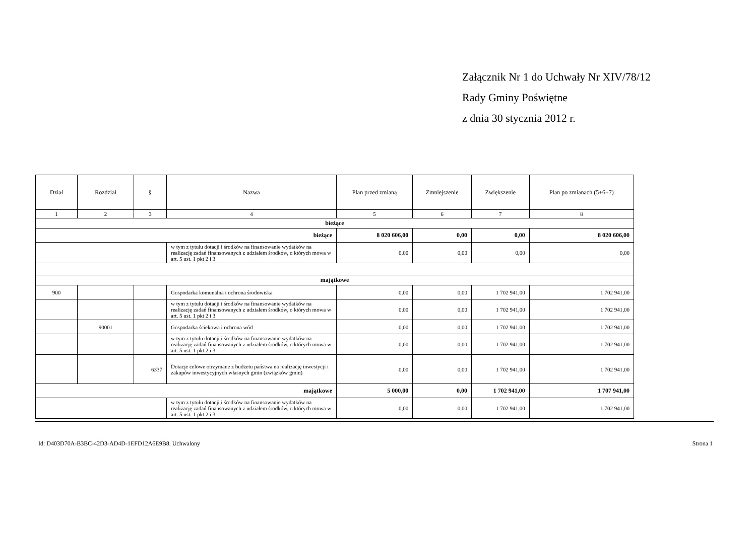Załącznik Nr 1 do Uchwały Nr XIV/78/12
Rady Gminy Poświętne
z dnia 30 stycznia 2012 r.
| Dział | Rozdział | § | Nazwa | Plan przed zmianą | Zmniejszenie | Zwiększenie | Plan po zmianach (5+6+7) |
| --- | --- | --- | --- | --- | --- | --- | --- |
| 1 | 2 | 3 | 4 | 5 | 6 | 7 | 8 |
| bieżące | | | | | | | |
| bieżące | | | | 8 020 606,00 | 0,00 | 0,00 | 8 020 606,00 |
| | | | w tym z tytułu dotacji i środków na finansowanie wydatków na realizację zadań finansowanych z udziałem środków, o których mowa w art. 5 ust. 1 pkt 2 i 3 | 0,00 | 0,00 | 0,00 | 0,00 |
| majątkowe | | | | | | | |
| 900 | | | Gospodarka komunalna i ochrona środowiska | 0,00 | 0,00 | 1 702 941,00 | 1 702 941,00 |
| | | | w tym z tytułu dotacji i środków na finansowanie wydatków na realizację zadań finansowanych z udziałem środków, o których mowa w art. 5 ust. 1 pkt 2 i 3 | 0,00 | 0,00 | 1 702 941,00 | 1 702 941,00 |
| | 90001 | | Gospodarka ściekowa i ochrona wód | 0,00 | 0,00 | 1 702 941,00 | 1 702 941,00 |
| | | | w tym z tytułu dotacji i środków na finansowanie wydatków na realizację zadań finansowanych z udziałem środków, o których mowa w art. 5 ust. 1 pkt 2 i 3 | 0,00 | 0,00 | 1 702 941,00 | 1 702 941,00 |
| | | 6337 | Dotacje celowe otrzymane z budżetu państwa na realizację inwestycji i zakupów inwestycyjnych własnych gmin (związków gmin) | 0,00 | 0,00 | 1 702 941,00 | 1 702 941,00 |
| majątkowe | | | | 5 000,00 | 0,00 | 1 702 941,00 | 1 707 941,00 |
| | | | w tym z tytułu dotacji i środków na finansowanie wydatków na realizację zadań finansowanych z udziałem środków, o których mowa w art. 5 ust. 1 pkt 2 i 3 | 0,00 | 0,00 | 1 702 941,00 | 1 702 941,00 |
Id: D403D70A-B3BC-42D3-AD4D-1EFD12A6E9B8. Uchwalony Strona 1